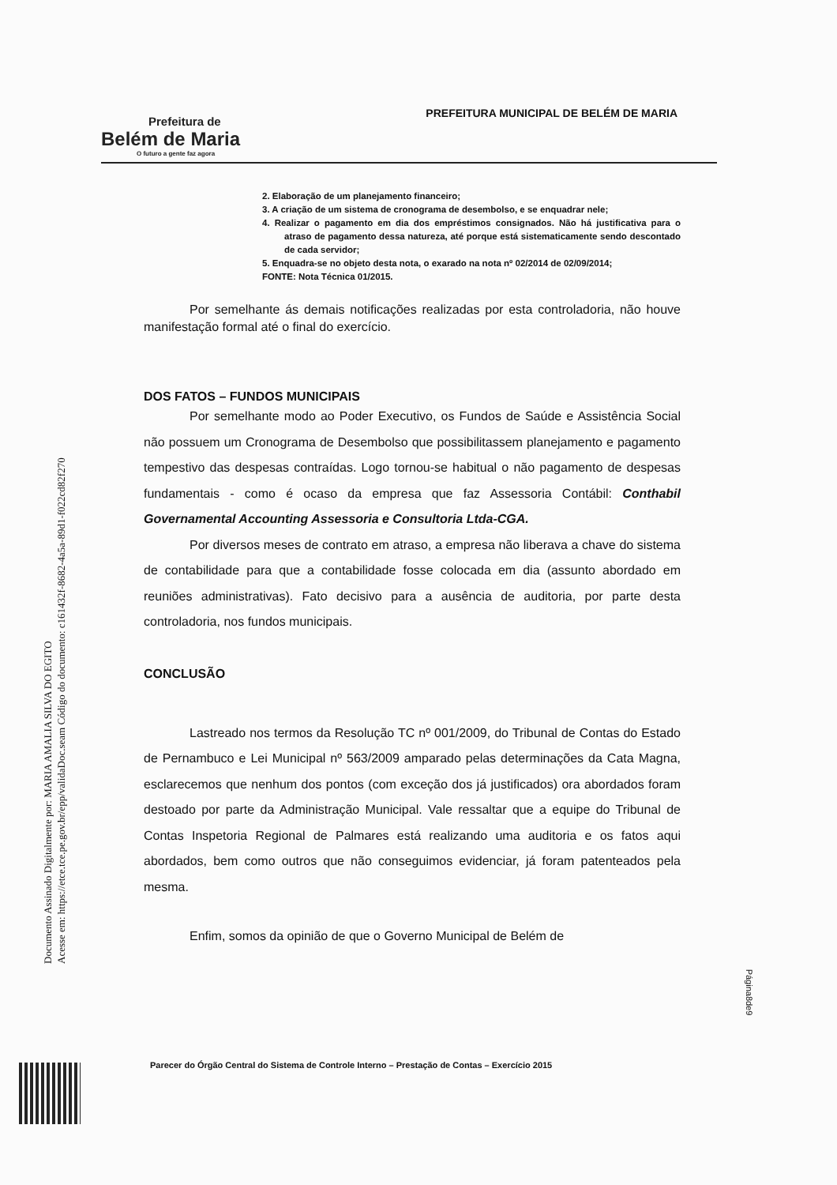Prefeitura de
Belém de Maria
O futuro a gente faz agora
PREFEITURA MUNICIPAL DE BELÉM DE MARIA
2. Elaboração de um planejamento financeiro;
3. A criação de um sistema de cronograma de desembolso, e se enquadrar nele;
4. Realizar o pagamento em dia dos empréstimos consignados. Não há justificativa para o atraso de pagamento dessa natureza, até porque está sistematicamente sendo descontado de cada servidor;
5. Enquadra-se no objeto desta nota, o exarado na nota nº 02/2014 de 02/09/2014;
FONTE: Nota Técnica 01/2015.
Por semelhante ás demais notificações realizadas por esta controladoria, não houve manifestação formal até o final do exercício.
DOS FATOS – FUNDOS MUNICIPAIS
Por semelhante modo ao Poder Executivo, os Fundos de Saúde e Assistência Social não possuem um Cronograma de Desembolso que possibilitassem planejamento e pagamento tempestivo das despesas contraídas. Logo tornou-se habitual o não pagamento de despesas fundamentais - como é ocaso da empresa que faz Assessoria Contábil: Conthabil Governamental Accounting Assessoria e Consultoria Ltda-CGA.
Por diversos meses de contrato em atraso, a empresa não liberava a chave do sistema de contabilidade para que a contabilidade fosse colocada em dia (assunto abordado em reuniões administrativas). Fato decisivo para a ausência de auditoria, por parte desta controladoria, nos fundos municipais.
CONCLUSÃO
Lastreado nos termos da Resolução TC nº 001/2009, do Tribunal de Contas do Estado de Pernambuco e Lei Municipal nº 563/2009 amparado pelas determinações da Cata Magna, esclarecemos que nenhum dos pontos (com exceção dos já justificados) ora abordados foram destoado por parte da Administração Municipal. Vale ressaltar que a equipe do Tribunal de Contas Inspetoria Regional de Palmares está realizando uma auditoria e os fatos aqui abordados, bem como outros que não conseguimos evidenciar, já foram patenteados pela mesma.
Enfim, somos da opinião de que o Governo Municipal de Belém de
Parecer do Órgão Central do Sistema de Controle Interno – Prestação de Contas – Exercício 2015
Página8de9
Documento Assinado Digitalmente por: MARIA AMALIA SILVA DO EGITO
Acesse em: https://etce.tce.pe.gov.br/epp/validaDoc.seam Código do documento: c161432f-8682-4a5a-89d1-f022cd82f270